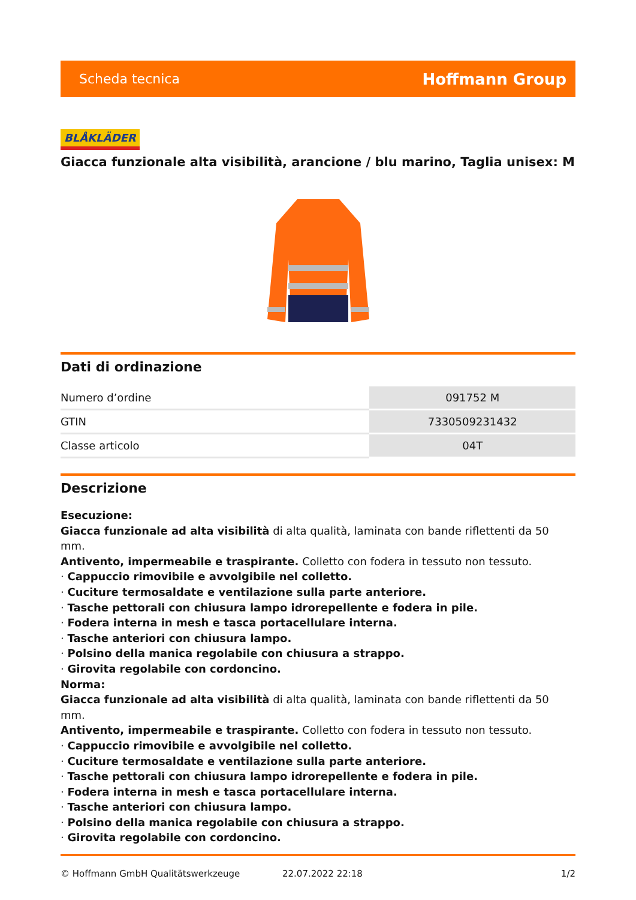Scheda tecnica Hoffmann Group
BLÅKLÄDER
Giacca funzionale alta visibilità, arancione / blu marino, Taglia unisex: M
Dati di ordinazione
| Numero d’ordine | 091752 M |
| GTIN | 7330509231432 |
| Classe articolo | 04T |
Descrizione
Esecuzione:
Giacca funzionale ad alta visibilità di alta qualità, laminata con bande riflettenti da 50 mm.
Antivento, impermeabile e traspirante. Colletto con fodera in tessuto non tessuto.
· Cappuccio rimovibile e avvolgibile nel colletto.
· Cuciture termosaldate e ventilazione sulla parte anteriore.
· Tasche pettorali con chiusura lampo idrorepellente e fodera in pile.
· Fodera interna in mesh e tasca portacellulare interna.
· Tasche anteriori con chiusura lampo.
· Polsino della manica regolabile con chiusura a strappo.
· Girovita regolabile con cordoncino.
Norma:
Giacca funzionale ad alta visibilità di alta qualità, laminata con bande riflettenti da 50 mm.
Antivento, impermeabile e traspirante. Colletto con fodera in tessuto non tessuto.
· Cappuccio rimovibile e avvolgibile nel colletto.
· Cuciture termosaldate e ventilazione sulla parte anteriore.
· Tasche pettorali con chiusura lampo idrorepellente e fodera in pile.
· Fodera interna in mesh e tasca portacellulare interna.
· Tasche anteriori con chiusura lampo.
· Polsino della manica regolabile con chiusura a strappo.
· Girovita regolabile con cordoncino.
© Hoffmann GmbH Qualitätswerkzeuge 22.07.2022 22:18 1/2